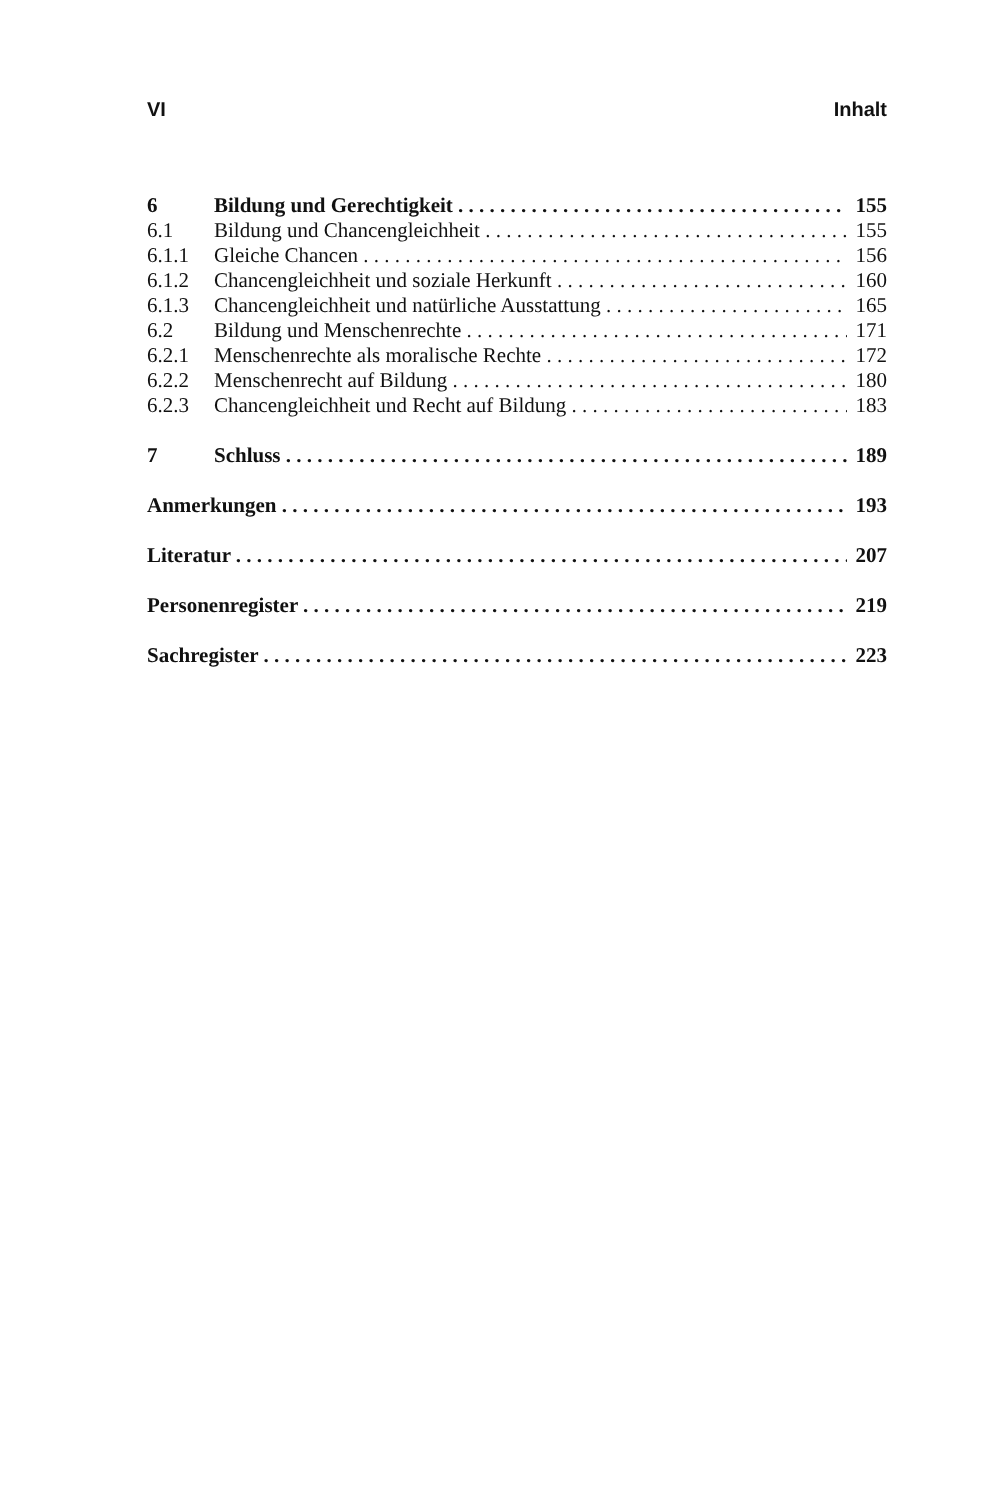VI Inhalt
6 Bildung und Gerechtigkeit 155
6.1 Bildung und Chancengleichheit 155
6.1.1 Gleiche Chancen 156
6.1.2 Chancengleichheit und soziale Herkunft 160
6.1.3 Chancengleichheit und natürliche Ausstattung 165
6.2 Bildung und Menschenrechte 171
6.2.1 Menschenrechte als moralische Rechte 172
6.2.2 Menschenrecht auf Bildung 180
6.2.3 Chancengleichheit und Recht auf Bildung 183
7 Schluss 189
Anmerkungen 193
Literatur 207
Personenregister 219
Sachregister 223